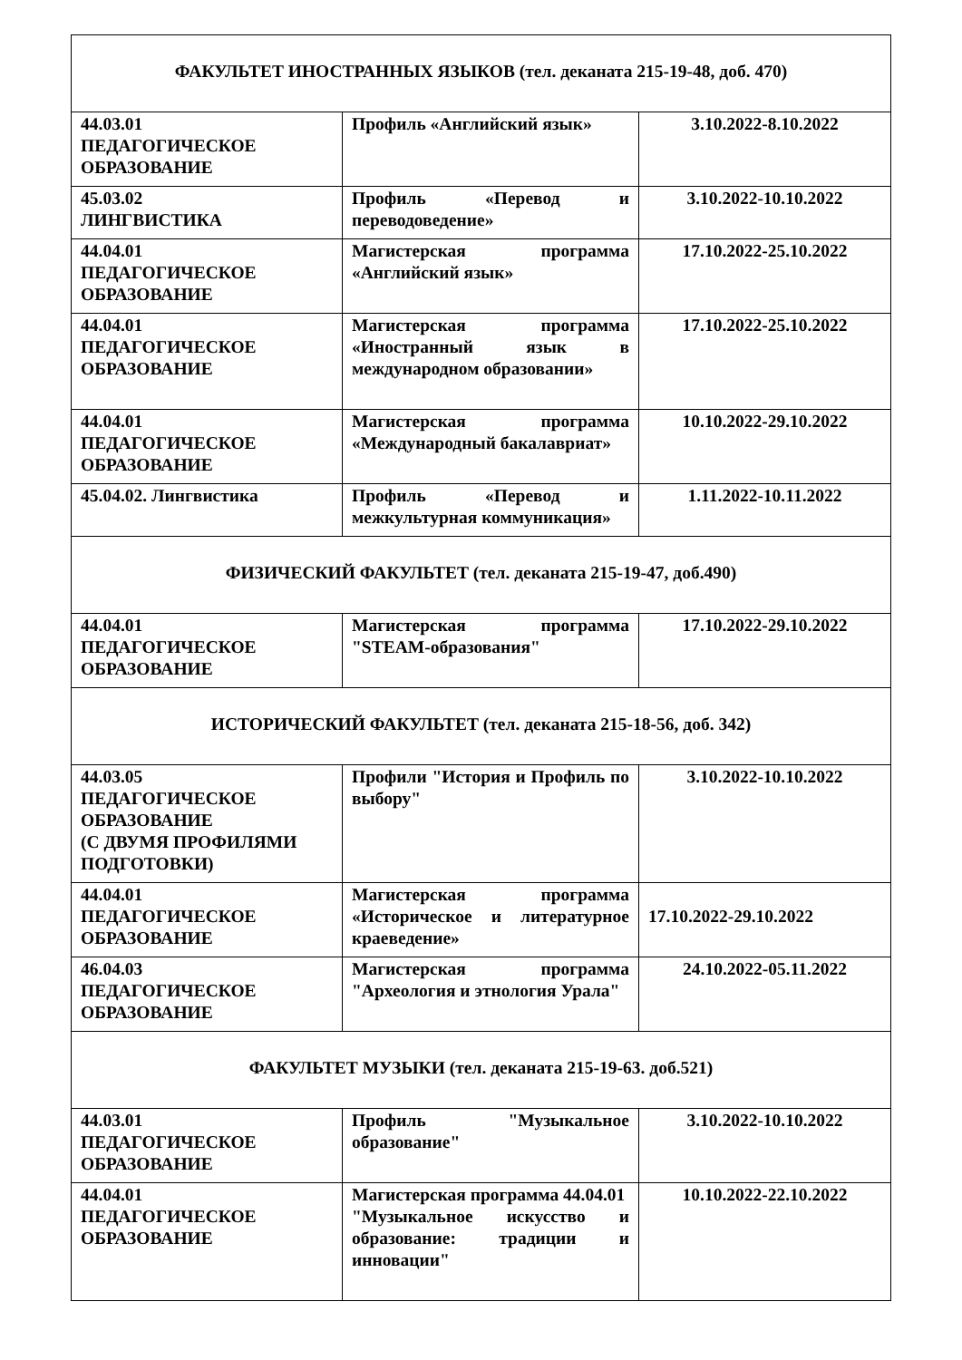| ФАКУЛЬТЕТ ИНОСТРАННЫХ ЯЗЫКОВ (тел. деканата 215-19-48, доб. 470) | | |
| 44.03.01 ПЕДАГОГИЧЕСКОЕ ОБРАЗОВАНИЕ | Профиль «Английский язык» | 3.10.2022-8.10.2022 |
| 45.03.02 ЛИНГВИСТИКА | Профиль «Перевод и переводоведение» | 3.10.2022-10.10.2022 |
| 44.04.01 ПЕДАГОГИЧЕСКОЕ ОБРАЗОВАНИЕ | Магистерская программа «Английский язык» | 17.10.2022-25.10.2022 |
| 44.04.01 ПЕДАГОГИЧЕСКОЕ ОБРАЗОВАНИЕ | Магистерская программа «Иностранный язык в международном образовании» | 17.10.2022-25.10.2022 |
| 44.04.01 ПЕДАГОГИЧЕСКОЕ ОБРАЗОВАНИЕ | Магистерская программа «Международный бакалавриат» | 10.10.2022-29.10.2022 |
| 45.04.02. Лингвистика | Профиль «Перевод и межкультурная коммуникация» | 1.11.2022-10.11.2022 |
| ФИЗИЧЕСКИЙ ФАКУЛЬТЕТ (тел. деканата 215-19-47, доб.490) | | |
| 44.04.01 ПЕДАГОГИЧЕСКОЕ ОБРАЗОВАНИЕ | Магистерская программа "STEAM-образования" | 17.10.2022-29.10.2022 |
| ИСТОРИЧЕСКИЙ ФАКУЛЬТЕТ (тел. деканата 215-18-56, доб. 342) | | |
| 44.03.05 ПЕДАГОГИЧЕСКОЕ ОБРАЗОВАНИЕ (С ДВУМЯ ПРОФИЛЯМИ ПОДГОТОВКИ) | Профили "История и Профиль по выбору" | 3.10.2022-10.10.2022 |
| 44.04.01 ПЕДАГОГИЧЕСКОЕ ОБРАЗОВАНИЕ | Магистерская программа «Историческое и литературное краеведение» | 17.10.2022-29.10.2022 |
| 46.04.03 ПЕДАГОГИЧЕСКОЕ ОБРАЗОВАНИЕ | Магистерская программа "Археология и этнология Урала" | 24.10.2022-05.11.2022 |
| ФАКУЛЬТЕТ МУЗЫКИ (тел. деканата 215-19-63. доб.521) | | |
| 44.03.01 ПЕДАГОГИЧЕСКОЕ ОБРАЗОВАНИЕ | Профиль "Музыкальное образование" | 3.10.2022-10.10.2022 |
| 44.04.01 ПЕДАГОГИЧЕСКОЕ ОБРАЗОВАНИЕ | Магистерская программа 44.04.01 "Музыкальное искусство и образование: традиции и инновации" | 10.10.2022-22.10.2022 |